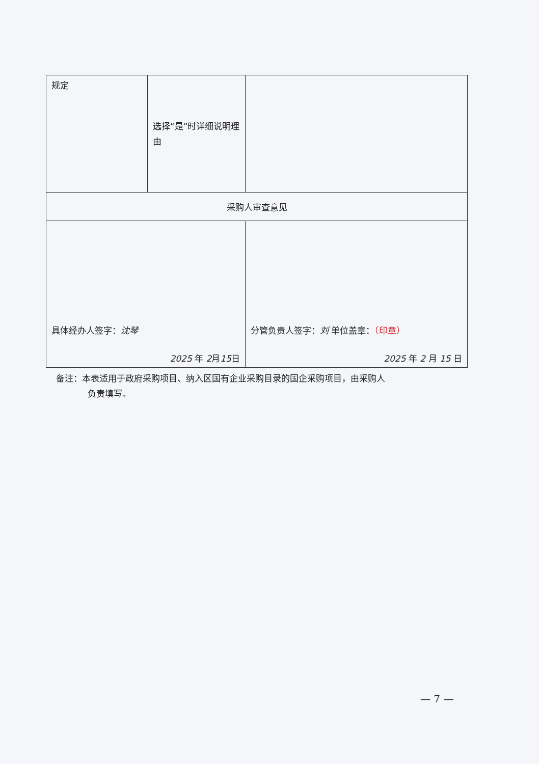| 规定 | 选择“是”时详细说明理由 | |
| 采购人审查意见 | | |
| 具体经办人签字： 沈琴 2025 年 2 月 15 日 | | 分管负责人签字： 刘 单位盖章： （印章） 2025 年 2 月 15 日 |
备注：本表适用于政府采购项目、纳入区国有企业采购目录的国企采购项目，由采购人
负责填写。
— 7 —